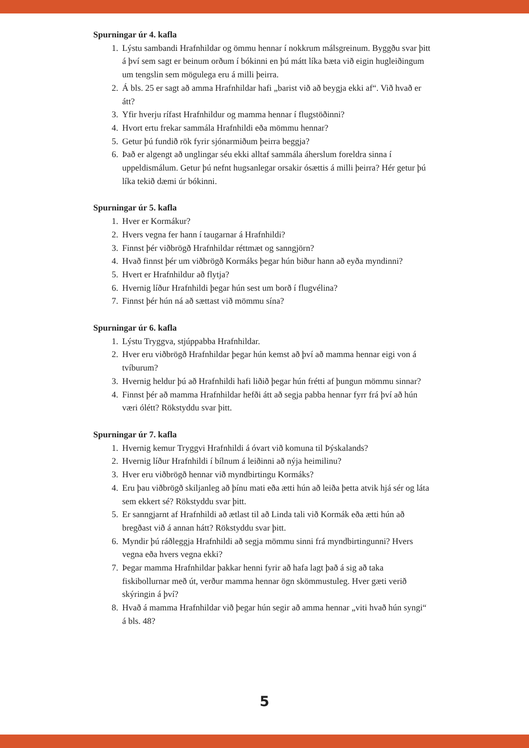Spurningar úr 4. kafla
1. Lýstu sambandi Hrafnhildar og ömmu hennar í nokkrum málsgreinum. Byggðu svar þitt á því sem sagt er beinum orðum í bókinni en þú mátt líka bæta við eigin hugleiðingum um tengslin sem mögulega eru á milli þeirra.
2. Á bls. 25 er sagt að amma Hrafnhildar hafi „barist við að beygja ekki af“. Við hvað er átt?
3. Yfir hverju rífast Hrafnhildur og mamma hennar í flugstöðinni?
4. Hvort ertu frekar sammála Hrafnhildi eða mömmu hennar?
5. Getur þú fundið rök fyrir sjónarmiðum þeirra beggja?
6. Það er algengt að unglingar séu ekki alltaf sammála áherslum foreldra sinna í uppeldismálum. Getur þú nefnt hugsanlegar orsakir ósættis á milli þeirra? Hér getur þú líka tekið dæmi úr bókinni.
Spurningar úr 5. kafla
1. Hver er Kormákur?
2. Hvers vegna fer hann í taugarnar á Hrafnhildi?
3. Finnst þér viðbrögð Hrafnhildar réttmæt og sanngjörn?
4. Hvað finnst þér um viðbrögð Kormáks þegar hún biður hann að eyða myndinni?
5. Hvert er Hrafnhildur að flytja?
6. Hvernig líður Hrafnhildi þegar hún sest um borð í flugvélina?
7. Finnst þér hún ná að sættast við mömmu sína?
Spurningar úr 6. kafla
1. Lýstu Tryggva, stjúppabba Hrafnhildar.
2. Hver eru viðbrögð Hrafnhildar þegar hún kemst að því að mamma hennar eigi von á tvíburum?
3. Hvernig heldur þú að Hrafnhildi hafi liðið þegar hún frétti af þungun mömmu sinnar?
4. Finnst þér að mamma Hrafnhildar hefði átt að segja pabba hennar fyrr frá því að hún væri ólétt? Rökstyddu svar þitt.
Spurningar úr 7. kafla
1. Hvernig kemur Tryggvi Hrafnhildi á óvart við komuna til Þýskalands?
2. Hvernig líður Hrafnhildi í bílnum á leiðinni að nýja heimilinu?
3. Hver eru viðbrögð hennar við myndbirtingu Kormáks?
4. Eru þau viðbrögð skiljanleg að þínu mati eða ætti hún að leiða þetta atvik hjá sér og láta sem ekkert sé? Rökstyddu svar þitt.
5. Er sanngjarnt af Hrafnhildi að ætlast til að Linda tali við Kormák eða ætti hún að bregðast við á annan hátt? Rökstyddu svar þitt.
6. Myndir þú ráðleggja Hrafnhildi að segja mömmu sinni frá myndbirtingunni? Hvers vegna eða hvers vegna ekki?
7. Þegar mamma Hrafnhildar þakkar henni fyrir að hafa lagt það á sig að taka fiskibollurnar með út, verður mamma hennar ögn skömmustuleg. Hver gæti verið skýringin á því?
8. Hvað á mamma Hrafnhildar við þegar hún segir að amma hennar „viti hvað hún syngi“ á bls. 48?
5